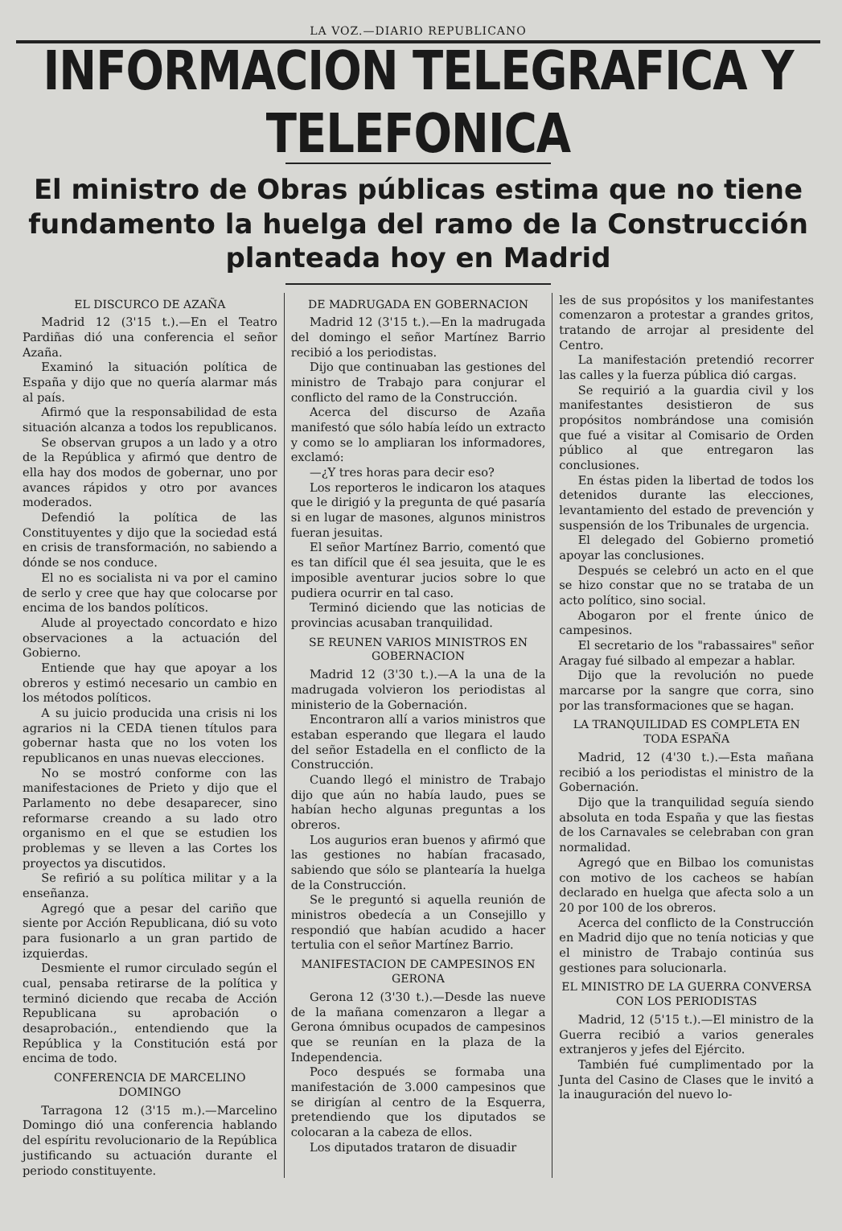LA VOZ.—DIARIO REPUBLICANO
INFORMACION TELEGRAFICA Y TELEFONICA
El ministro de Obras públicas estima que no tiene fundamento la huelga del ramo de la Construcción planteada hoy en Madrid
EL DISCURCO DE AZAÑA
Madrid 12 (3'15 t.).—En el Teatro Pardiñas dió una conferencia el señor Azaña.
Examinó la situación política de España y dijo que no quería alarmar más al país.
Afirmó que la responsabilidad de esta situación alcanza a todos los republicanos.
Se observan grupos a un lado y a otro de la República y afirmó que dentro de ella hay dos modos de gobernar, uno por avances rápidos y otro por avances moderados.
Defendió la política de las Constituyentes y dijo que la sociedad está en crisis de transformación, no sabiendo a dónde se nos conduce.
El no es socialista ni va por el camino de serlo y cree que hay que colocarse por encima de los bandos políticos.
Alude al proyectado concordato e hizo observaciones a la actuación del Gobierno.
Entiende que hay que apoyar a los obreros y estimó necesario un cambio en los métodos políticos.
A su juicio producida una crisis ni los agrarios ni la CEDA tienen títulos para gobernar hasta que no los voten los republicanos en unas nuevas elecciones.
No se mostró conforme con las manifestaciones de Prieto y dijo que el Parlamento no debe desaparecer, sino reformarse creando a su lado otro organismo en el que se estudien los problemas y se lleven a las Cortes los proyectos ya discutidos.
Se refirió a su política militar y a la enseñanza.
Agregó que a pesar del cariño que siente por Acción Republicana, dió su voto para fusionarlo a un gran partido de izquierdas.
Desmiente el rumor circulado según el cual, pensaba retirarse de la política y terminó diciendo que recaba de Acción Republicana su aprobación o desaprobación., entendiendo que la República y la Constitución está por encima de todo.
CONFERENCIA DE MARCELINO DOMINGO
Tarragona 12 (3'15 m.).—Marcelino Domingo dió una conferencia hablando del espíritu revolucionario de la República justificando su actuación durante el periodo constituyente.
DE MADRUGADA EN GOBERNACION
Madrid 12 (3'15 t.).—En la madrugada del domingo el señor Martínez Barrio recibió a los periodistas.
Dijo que continuaban las gestiones del ministro de Trabajo para conjurar el conflicto del ramo de la Construcción.
Acerca del discurso de Azaña manifestó que sólo había leído un extracto y como se lo ampliaran los informadores, exclamó:
—¿Y tres horas para decir eso?
Los reporteros le indicaron los ataques que le dirigió y la pregunta de qué pasaría si en lugar de masones, algunos ministros fueran jesuitas.
El señor Martínez Barrio, comentó que es tan difícil que él sea jesuita, que le es imposible aventurar jucios sobre lo que pudiera ocurrir en tal caso.
Terminó diciendo que las noticias de provincias acusaban tranquilidad.
SE REUNEN VARIOS MINISTROS EN GOBERNACION
Madrid 12 (3'30 t.).—A la una de la madrugada volvieron los periodistas al ministerio de la Gobernación.
Encontraron allí a varios ministros que estaban esperando que llegara el laudo del señor Estadella en el conflicto de la Construcción.
Cuando llegó el ministro de Trabajo dijo que aún no había laudo, pues se habían hecho algunas preguntas a los obreros.
Los augurios eran buenos y afirmó que las gestiones no habían fracasado, sabiendo que sólo se plantearía la huelga de la Construcción.
Se le preguntó si aquella reunión de ministros obedecía a un Consejillo y respondió que habían acudido a hacer tertulia con el señor Martínez Barrio.
MANIFESTACION DE CAMPESINOS EN GERONA
Gerona 12 (3'30 t.).—Desde las nueve de la mañana comenzaron a llegar a Gerona ómnibus ocupados de campesinos que se reunían en la plaza de la Independencia.
Poco después se formaba una manifestación de 3.000 campesinos que se dirigían al centro de la Esquerra, pretendiendo que los diputados se colocaran a la cabeza de ellos.
Los diputados trataron de disuadir
les de sus propósitos y los manifestantes comenzaron a protestar a grandes gritos, tratando de arrojar al presidente del Centro.
La manifestación pretendió recorrer las calles y la fuerza pública dió cargas.
Se requirió a la guardia civil y los manifestantes desistieron de sus propósitos nombrándose una comisión que fué a visitar al Comisario de Orden público al que entregaron las conclusiones.
En éstas piden la libertad de todos los detenidos durante las elecciones, levantamiento del estado de prevención y suspensión de los Tribunales de urgencia.
El delegado del Gobierno prometió apoyar las conclusiones.
Después se celebró un acto en el que se hizo constar que no se trataba de un acto político, sino social.
Abogaron por el frente único de campesinos.
El secretario de los "rabassaires" señor Aragay fué silbado al empezar a hablar.
Dijo que la revolución no puede marcarse por la sangre que corra, sino por las transformaciones que se hagan.
LA TRANQUILIDAD ES COMPLETA EN TODA ESPAÑA
Madrid, 12 (4'30 t.).—Esta mañana recibió a los periodistas el ministro de la Gobernación.
Dijo que la tranquilidad seguía siendo absoluta en toda España y que las fiestas de los Carnavales se celebraban con gran normalidad.
Agregó que en Bilbao los comunistas con motivo de los cacheos se habían declarado en huelga que afecta solo a un 20 por 100 de los obreros.
Acerca del conflicto de la Construcción en Madrid dijo que no tenía noticias y que el ministro de Trabajo continúa sus gestiones para solucionarla.
EL MINISTRO DE LA GUERRA CONVERSA CON LOS PERIODISTAS
Madrid, 12 (5'15 t.).—El ministro de la Guerra recibió a varios generales extranjeros y jefes del Ejército.
También fué cumplimentado por la Junta del Casino de Clases que le invitó a la inauguración del nuevo lo-